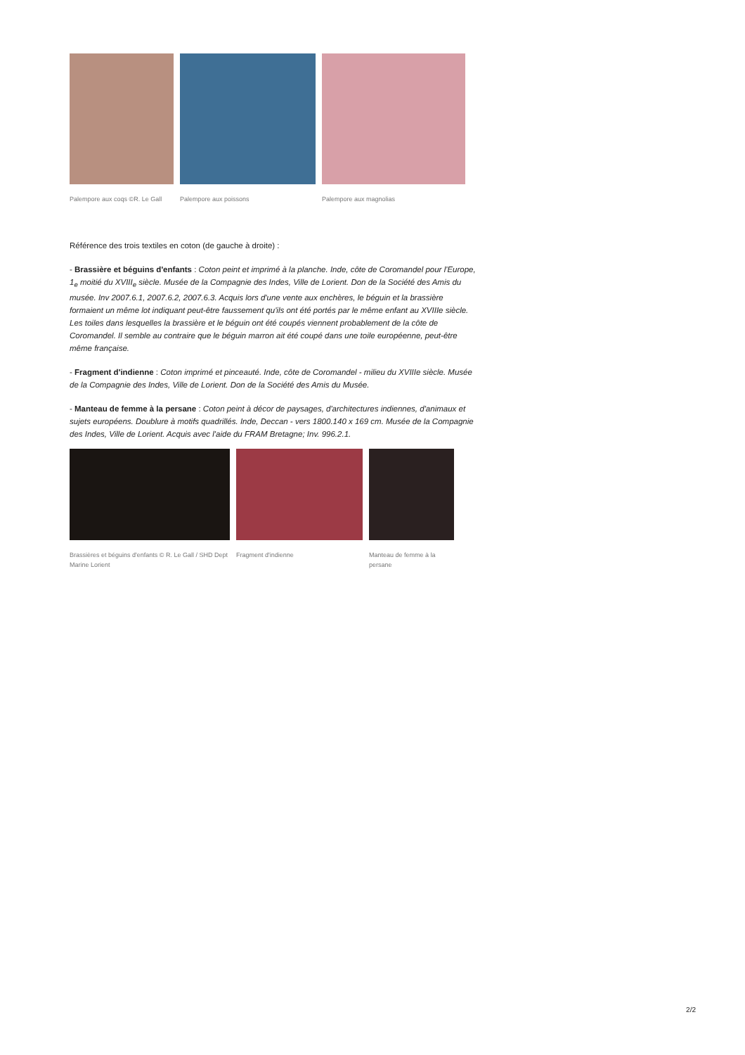Palempore aux coqs ©R. Le Gall
Palempore aux poissons
Palempore aux magnolias
Référence des trois textiles en coton (de gauche à droite) :
- Brassière et béguins d'enfants : Coton peint et imprimé à la planche. Inde, côte de Coromandel pour l'Europe, 1<sub>e</sub> moitié du XVIII<sub>e</sub> siècle. Musée de la Compagnie des Indes, Ville de Lorient. Don de la Société des Amis du musée. Inv 2007.6.1, 2007.6.2, 2007.6.3. Acquis lors d'une vente aux enchères, le béguin et la brassière formaient un même lot indiquant peut-être faussement qu'ils ont été portés par le même enfant au XVIIIe siècle. Les toiles dans lesquelles la brassière et le béguin ont été coupés viennent probablement de la côte de Coromandel. Il semble au contraire que le béguin marron ait été coupé dans une toile européenne, peut-être même française.
- Fragment d'indienne : Coton imprimé et pinceauté. Inde, côte de Coromandel - milieu du XVIIIe siècle. Musée de la Compagnie des Indes, Ville de Lorient. Don de la Société des Amis du Musée.
- Manteau de femme à la persane : Coton peint à décor de paysages, d'architectures indiennes, d'animaux et sujets européens. Doublure à motifs quadrillés. Inde, Deccan - vers 1800.140 x 169 cm. Musée de la Compagnie des Indes, Ville de Lorient. Acquis avec l'aide du FRAM Bretagne; Inv. 996.2.1.
Brassières et béguins d'enfants © R. Le Gall / SHD Dept Marine Lorient
Fragment d'indienne
Manteau de femme à la persane
2/2